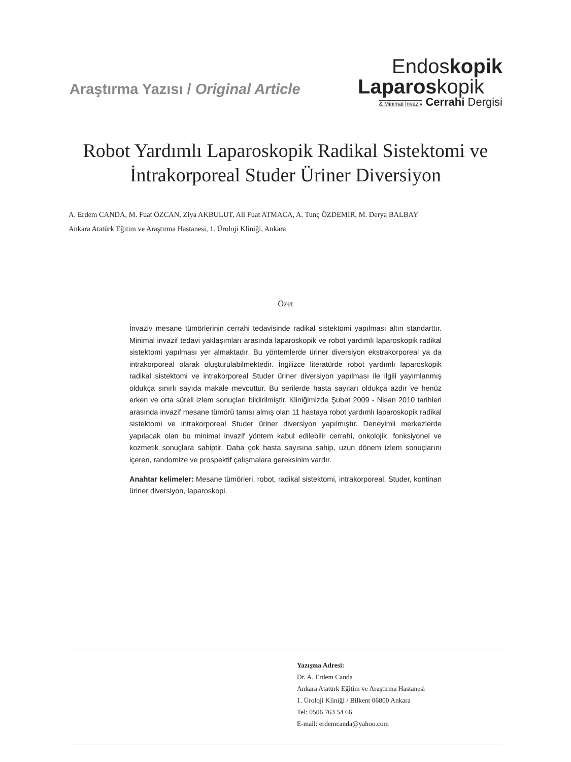Araştırma Yazısı / Original Article
Endoskopik
Laparoskopik
& Minimal İnvaziv Cerrahi Dergisi
Robot Yardımlı Laparoskopik Radikal Sistektomi ve
İntrakorporeal Studer Üriner Diversiyon
A. Erdem CANDA, M. Fuat ÖZCAN, Ziya AKBULUT, Ali Fuat ATMACA, A. Tunç ÖZDEMİR, M. Derya BALBAY
Ankara Atatürk Eğitim ve Araştırma Hastanesi, 1. Üroloji Kliniği, Ankara
Özet
İnvaziv mesane tümörlerinin cerrahi tedavisinde radikal sistektomi yapılması altın standarttır. Minimal invazif tedavi yaklaşımları arasında laparoskopik ve robot yardımlı laparoskopik radikal sistektomi yapılması yer almaktadır. Bu yöntemlerde üriner diversiyon ekstrakorporeal ya da intrakorporeal olarak oluşturulabilmektedir. İngilizce literatürde robot yardımlı laparoskopik radikal sistektomi ve intrakorporeal Studer üriner diversiyon yapılması ile ilgili yayımlanmış oldukça sınırlı sayıda makale mevcuttur. Bu serilerde hasta sayıları oldukça azdır ve henüz erken ve orta süreli izlem sonuçları bildirilmiştir. Kliniğimizde Şubat 2009 - Nisan 2010 tarihleri arasında invazif mesane tümörü tanısı almış olan 11 hastaya robot yardımlı laparoskopik radikal sistektomi ve intrakorporeal Studer üriner diversiyon yapılmıştır. Deneyimli merkezlerde yapılacak olan bu minimal invazif yöntem kabul edilebilir cerrahi, onkolojik, fonksiyonel ve kozmetik sonuçlara sahiptir. Daha çok hasta sayısına sahip, uzun dönem izlem sonuçlarını içeren, randomize ve prospektif çalışmalara gereksinim vardır.
Anahtar kelimeler: Mesane tümörleri, robot, radikal sistektomi, intrakorporeal, Studer, kontinan üriner diversiyon, laparoskopi.
Yazışma Adresi:
Dr. A. Erdem Canda
Ankara Atatürk Eğitim ve Araştırma Hastanesi
1. Üroloji Kliniği / Bilkent 06800 Ankara
Tel: 0506 763 54 66
E-mail: erdemcanda@yahoo.com